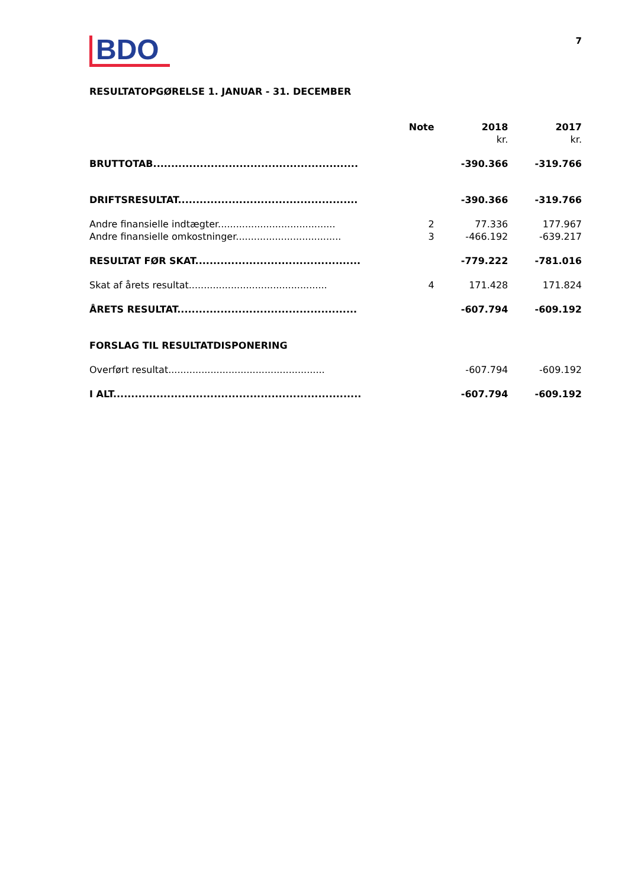BDO
7
RESULTATOPGØRELSE 1. JANUAR - 31. DECEMBER
| | Note | 2018 | 2017 |
| --- | --- | --- | --- |
| | | kr. | kr. |
| BRUTTOTAB......................................................... | | -390.366 | -319.766 |
| DRIFTSRESULTAT.................................................. | | -390.366 | -319.766 |
| Andre finansielle indtægter....................................... | 2 | 77.336 | 177.967 |
| Andre finansielle omkostninger................................... | 3 | -466.192 | -639.217 |
| RESULTAT FØR SKAT.............................................. | | -779.222 | -781.016 |
| Skat af årets resultat.............................................. | 4 | 171.428 | 171.824 |
| ÅRETS RESULTAT.................................................. | | -607.794 | -609.192 |
| FORSLAG TIL RESULTATDISPONERING | | | |
| Overført resultat.................................................... | | -607.794 | -609.192 |
| I ALT..................................................................... | | -607.794 | -609.192 |